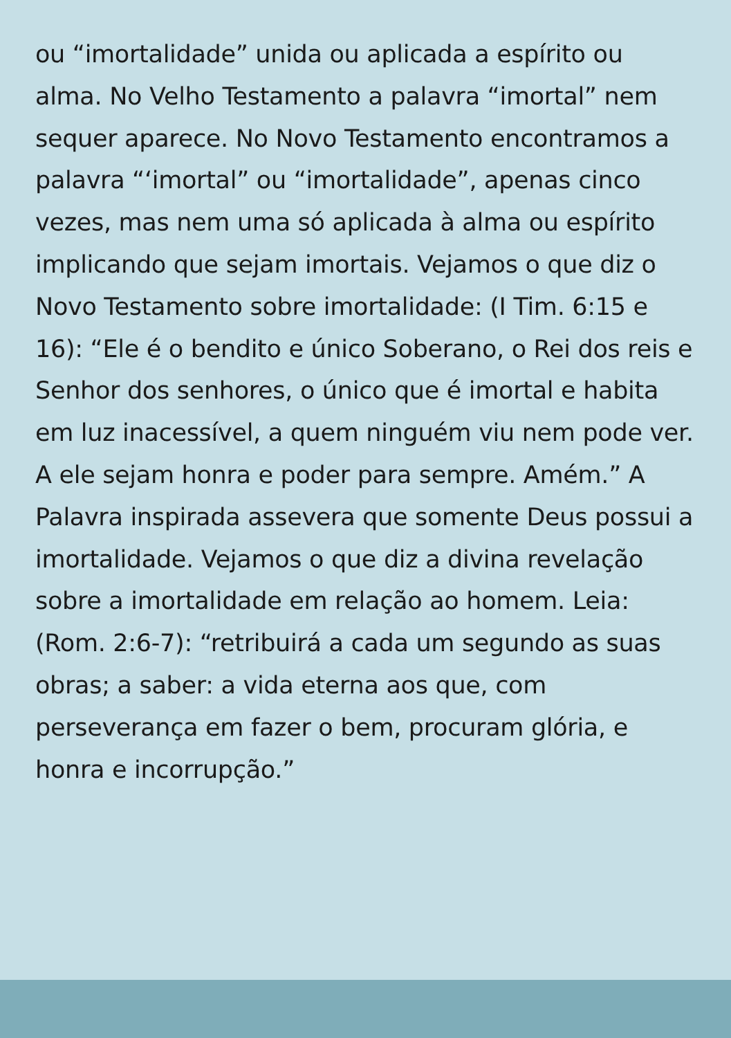ou “imortalidade” unida ou aplicada a espírito ou alma. No Velho Testamento a palavra “imortal” nem sequer aparece. No Novo Testamento encontramos a palavra “‘imortal” ou “imortalidade”, apenas cinco vezes, mas nem uma só aplicada à alma ou espírito implicando que sejam imortais. Vejamos o que diz o Novo Testamento sobre imortalidade: (I Tim. 6:15 e 16): “Ele é o bendito e único Soberano, o Rei dos reis e Senhor dos senhores, o único que é imortal e habita em luz inacessível, a quem ninguém viu nem pode ver. A ele sejam honra e poder para sempre. Amém.” A Palavra inspirada assevera que somente Deus possui a imortalidade. Vejamos o que diz a divina revelação sobre a imortalidade em relação ao homem. Leia: (Rom. 2:6-7): “retribuirá a cada um segundo as suas obras; a saber: a vida eterna aos que, com perseverança em fazer o bem, procuram glória, e honra e incorrupção.”